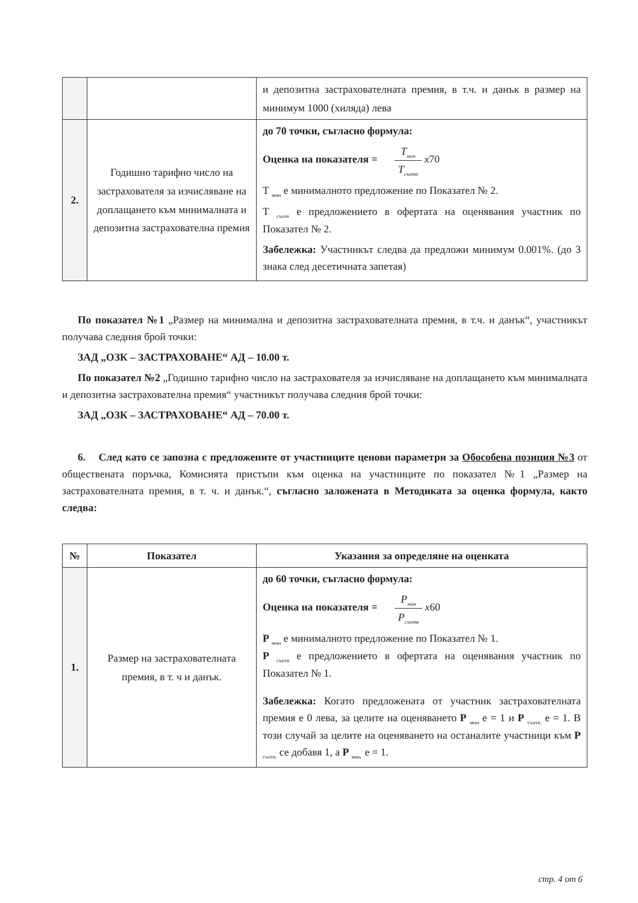| | | и депозитна застрахователната премия, в т.ч. и данък в размер на минимум 1000 (хиляда) лева |
| 2. | Годишно тарифно число на застрахователя за изчисляване на доплащането към минималната и депозитна застрахователна премия | до 70 точки, съгласно формула: Оценка на показателя = T<sub>мин</sub> T<sub>съотв</sub> x 70 Т <sub>мин</sub> е минималното предложение по Показател № 2. Т <sub>съотв</sub> е предложението в офертата на оценявания участник по Показател № 2. Забележка: Участникът следва да предложи минимум 0.001%. (до 3 знака след десетичната запетая) |
По показател №1 „Размер на минимална и депозитна застрахователната премия, в т.ч. и данък“, участникът получава следния брой точки:
ЗАД „ОЗК – ЗАСТРАХОВАНЕ“ АД – 10.00 т.
По показател №2 „Годишно тарифно число на застрахователя за изчисляване на доплащането към минималната и депозитна застрахователна премия“ участникът получава следния брой точки:
ЗАД „ОЗК – ЗАСТРАХОВАНЕ“ АД – 70.00 т.
6. След като се запозна с предложените от участниците ценови параметри за Обособена позиция №3 от обществената поръчка, Комисията пристъпи към оценка на участниците по показател №1 „Размер на застрахователната премия, в т. ч. и данък.“, съгласно заложената в Методиката за оценка формула, както следва:
| № | Показател | Указания за определяне на оценката |
| --- | --- | --- |
| 1. | Размер на застрахователната премия, в т. ч и данък. | до 60 точки, съгласно формула: Оценка на показателя = P<sub>мин</sub> P<sub>съотв</sub> x 60 Р <sub>мин</sub> е минималното предложение по Показател № 1. Р <sub>съотв</sub> е предложението в офертата на оценявания участник по Показател № 1. Забележка: Когато предложената от участник застрахователната премия е 0 лева, за целите на оценяването Р <sub>мин</sub> е = 1 и Р <sub>съотв.</sub> е = 1. В този случай за целите на оценяването на останалите участници към Р <sub>съотв.</sub> се добавя 1, а Р <sub>мин.</sub> е = 1. |
стр. 4 от 6